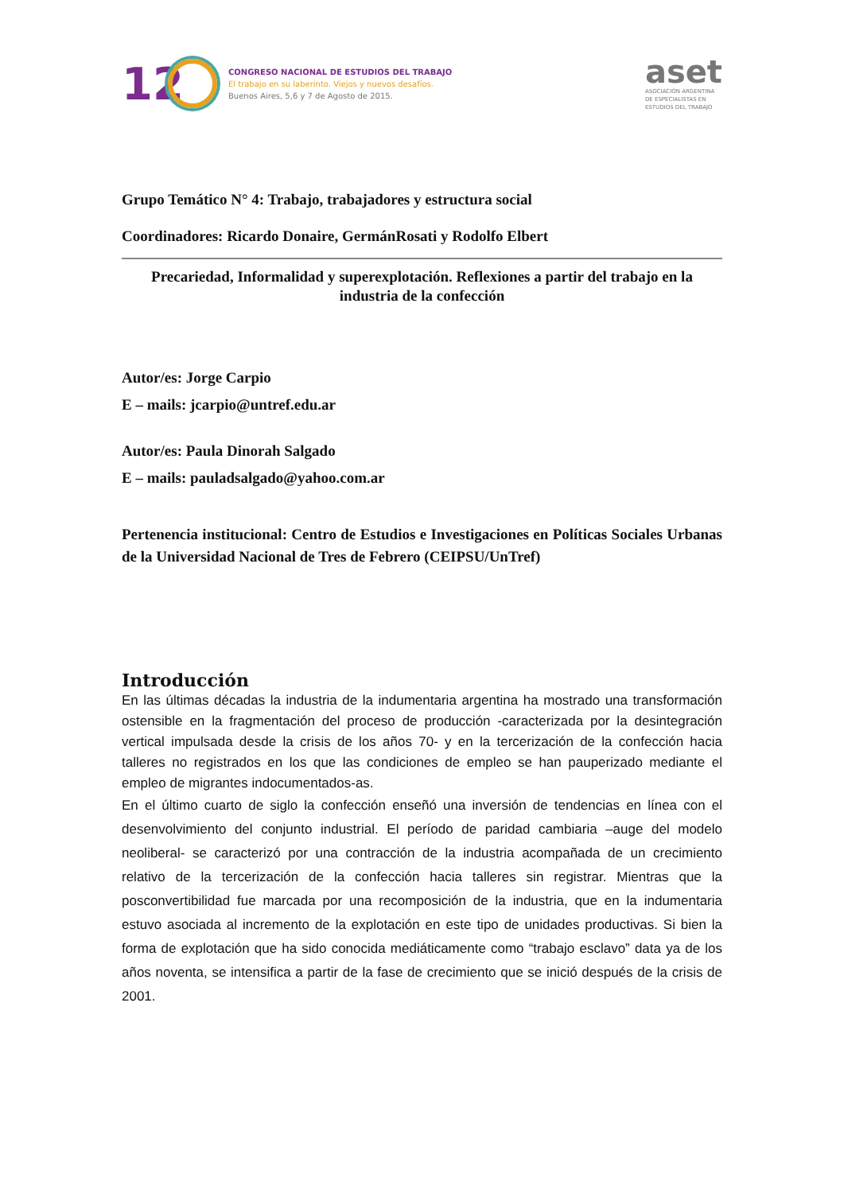12
CONGRESO NACIONAL DE ESTUDIOS DEL TRABAJO
El trabajo en su laberinto. Viejos y nuevos desafíos.
Buenos Aires, 5,6 y 7 de Agosto de 2015.
aset
ASOCIACIÓN ARGENTINA
DE ESPECIALISTAS EN
ESTUDIOS DEL TRABAJO
Grupo Temático N° 4: Trabajo, trabajadores y estructura social
Coordinadores: Ricardo Donaire, GermánRosati y Rodolfo Elbert
Precariedad, Informalidad y superexplotación. Reflexiones a partir del trabajo en la industria de la confección
Autor/es: Jorge Carpio
E – mails: jcarpio@untref.edu.ar
Autor/es: Paula Dinorah Salgado
E – mails: pauladsalgado@yahoo.com.ar
Pertenencia institucional: Centro de Estudios e Investigaciones en Políticas Sociales Urbanas de la Universidad Nacional de Tres de Febrero (CEIPSU/UnTref)
Introducción
En las últimas décadas la industria de la indumentaria argentina ha mostrado una transformación ostensible en la fragmentación del proceso de producción -caracterizada por la desintegración vertical impulsada desde la crisis de los años 70- y en la tercerización de la confección hacia talleres no registrados en los que las condiciones de empleo se han pauperizado mediante el empleo de migrantes indocumentados-as.
En el último cuarto de siglo la confección enseñó una inversión de tendencias en línea con el desenvolvimiento del conjunto industrial. El período de paridad cambiaria –auge del modelo neoliberal- se caracterizó por una contracción de la industria acompañada de un crecimiento relativo de la tercerización de la confección hacia talleres sin registrar. Mientras que la posconvertibilidad fue marcada por una recomposición de la industria, que en la indumentaria estuvo asociada al incremento de la explotación en este tipo de unidades productivas. Si bien la forma de explotación que ha sido conocida mediáticamente como “trabajo esclavo” data ya de los años noventa, se intensifica a partir de la fase de crecimiento que se inició después de la crisis de 2001.